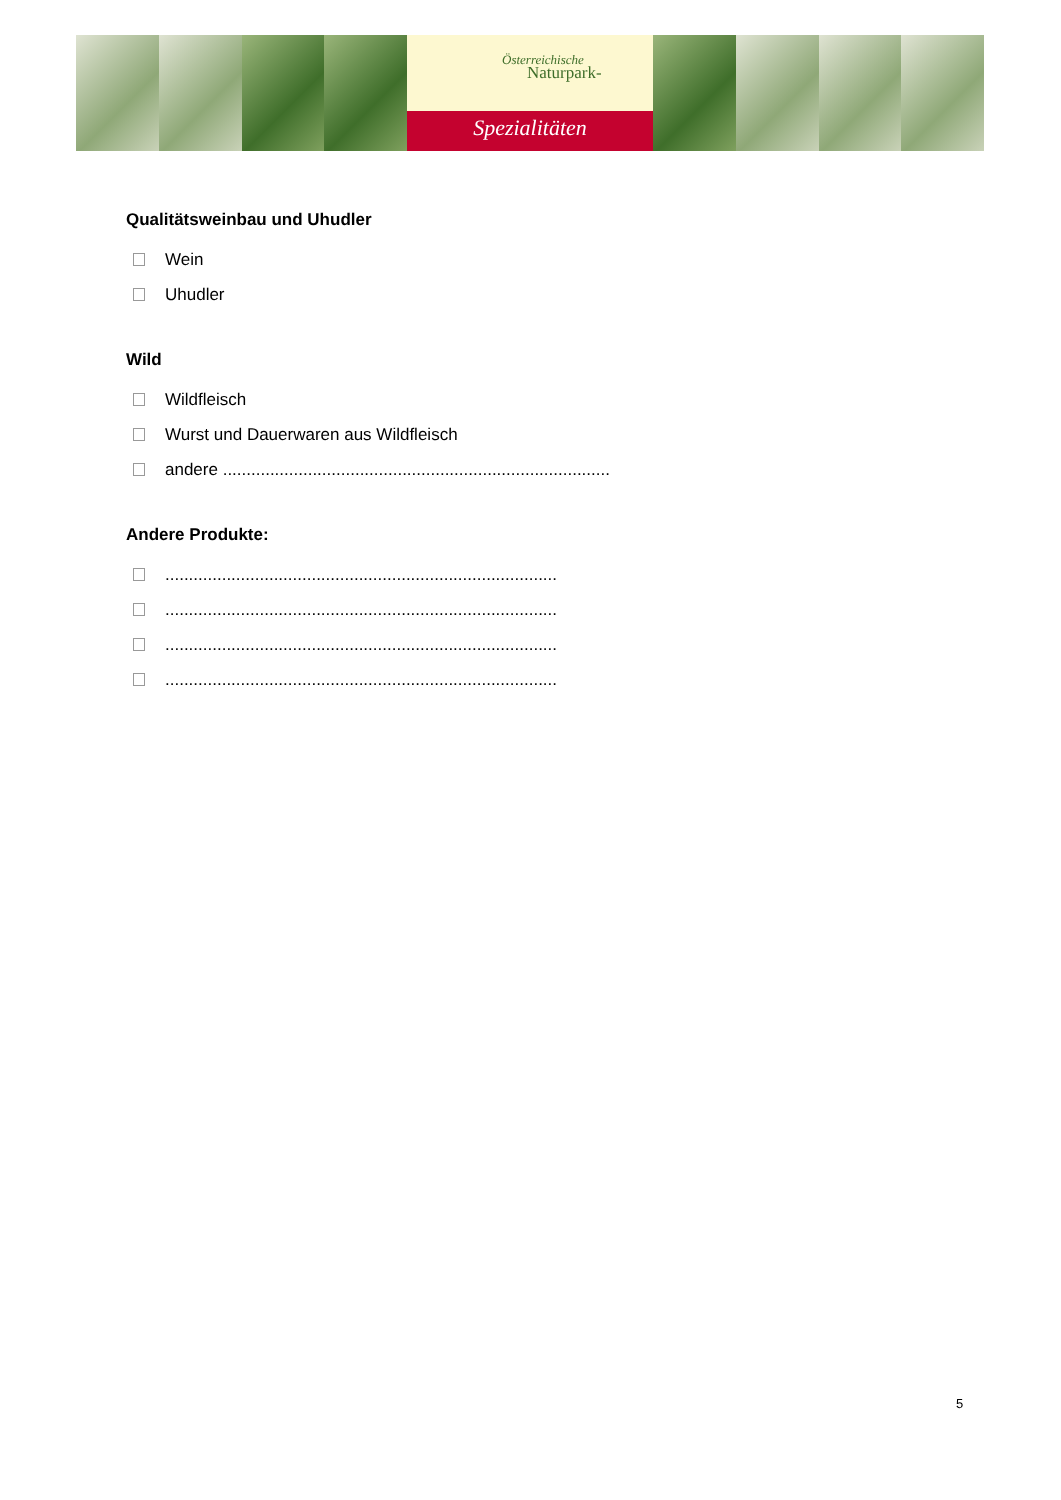Österreichische
Naturpark-
Spezialitäten
Qualitätsweinbau und Uhudler
Wein
Uhudler
Wild
Wildfleisch
Wurst und Dauerwaren aus Wildfleisch
andere ..................................................................................
Andere Produkte:
...................................................................................
...................................................................................
...................................................................................
...................................................................................
5